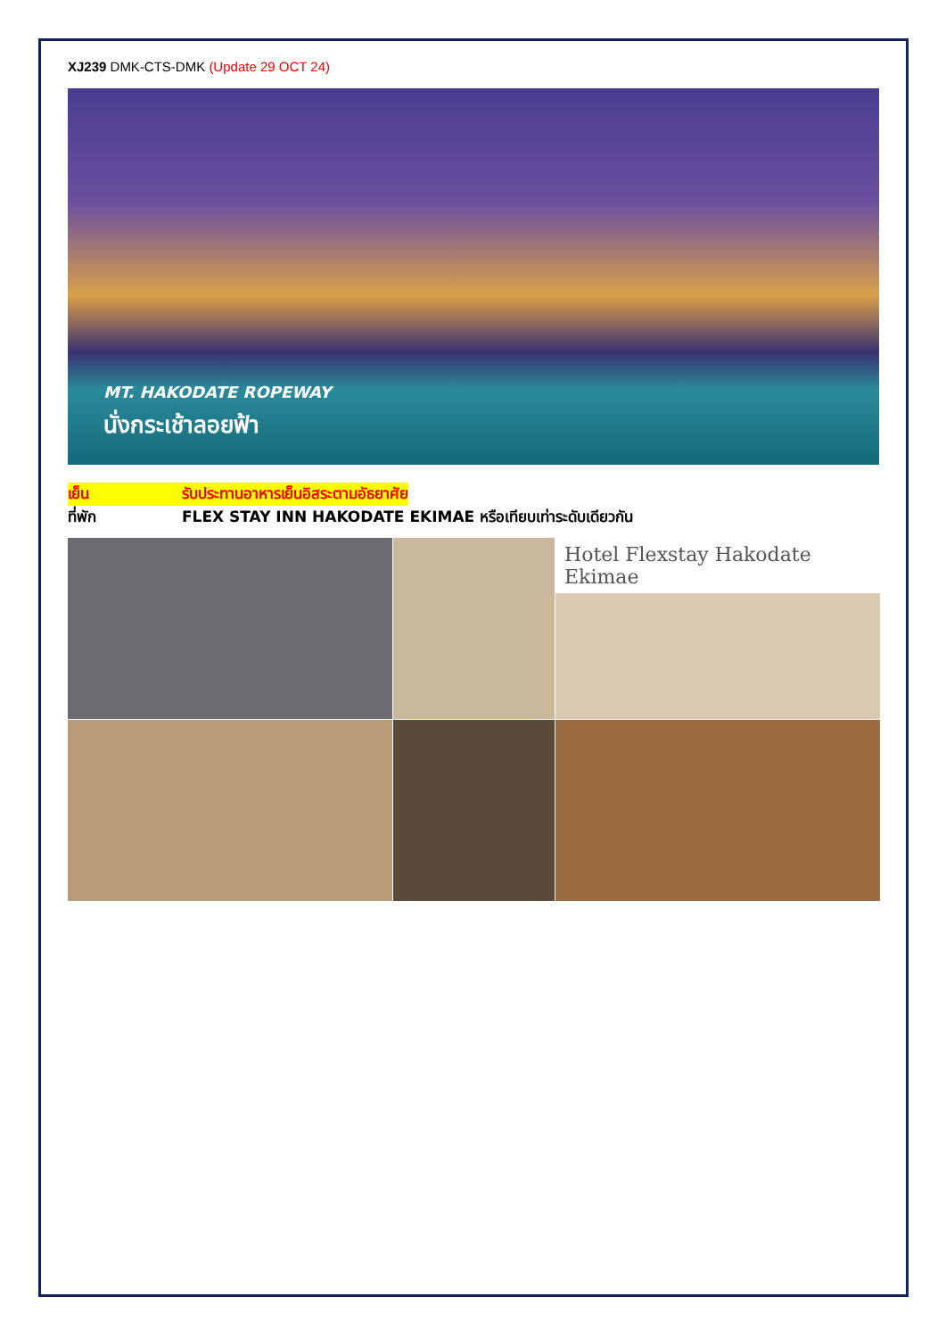XJ239 DMK-CTS-DMK (Update 29 OCT 24)
MT. HAKODATE ROPEWAY
นั่งกระเช้าลอยฟ้า
เย็น รับประทานอาหารเย็นอิสระตามอัธยาศัย
ที่พัก FLEX STAY INN HAKODATE EKIMAE หรือเทียบเท่าระดับเดียวกัน
Hotel Flexstay Hakodate Ekimae